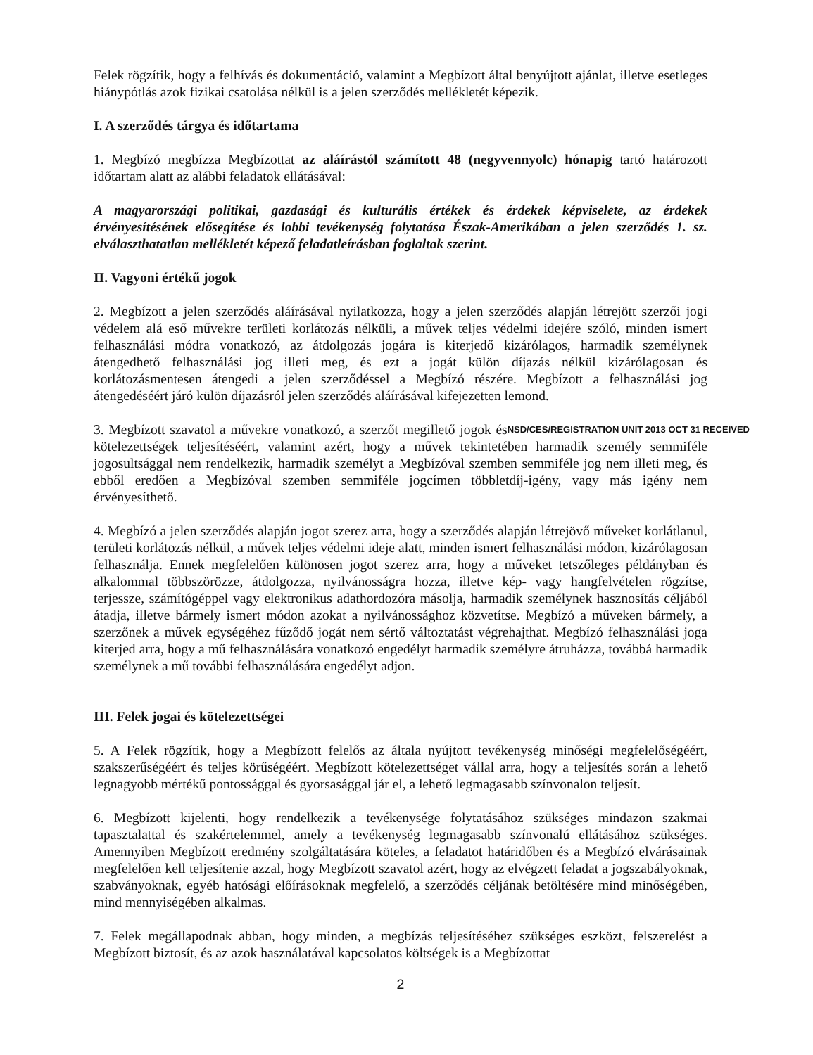Felek rögzítik, hogy a felhívás és dokumentáció, valamint a Megbízott által benyújtott ajánlat, illetve esetleges hiánypótlás azok fizikai csatolása nélkül is a jelen szerződés mellékletét képezik.
I. A szerződés tárgya és időtartama
1. Megbízó megbízza Megbízottat az aláírástól számított 48 (negyvennyolc) hónapig tartó határozott időtartam alatt az alábbi feladatok ellátásával:
A magyarországi politikai, gazdasági és kulturális értékek és érdekek képviselete, az érdekek érvényesítésének elősegítése és lobbi tevékenység folytatása Észak-Amerikában a jelen szerződés 1. sz. elválaszthatatlan mellékletét képező feladatleírásban foglaltak szerint.
II. Vagyoni értékű jogok
2. Megbízott a jelen szerződés aláírásával nyilatkozza, hogy a jelen szerződés alapján létrejött szerzői jogi védelem alá eső művekre területi korlátozás nélküli, a művek teljes védelmi idejére szóló, minden ismert felhasználási módra vonatkozó, az átdolgozás jogára is kiterjedő kizárólagos, harmadik személynek átengedhető felhasználási jog illeti meg, és ezt a jogát külön díjazás nélkül kizárólagosan és korlátozásmentesen átengedi a jelen szerződéssel a Megbízó részére. Megbízott a felhasználási jog átengedéséért járó külön díjazásról jelen szerződés aláírásával kifejezetten lemond.
NSD/CES/REGISTRATION UNIT 2013 OCT 31 RECEIVED 3. Megbízott szavatol a művekre vonatkozó, a szerzőt megillető jogok és kötelezettségek teljesítéséért, valamint azért, hogy a művek tekintetében harmadik személy semmiféle jogosultsággal nem rendelkezik, harmadik személyt a Megbízóval szemben semmiféle jog nem illeti meg, és ebből eredően a Megbízóval szemben semmiféle jogcímen többletdíj-igény, vagy más igény nem érvényesíthető.
4. Megbízó a jelen szerződés alapján jogot szerez arra, hogy a szerződés alapján létrejövő műveket korlátlanul, területi korlátozás nélkül, a művek teljes védelmi ideje alatt, minden ismert felhasználási módon, kizárólagosan felhasználja. Ennek megfelelően különösen jogot szerez arra, hogy a műveket tetszőleges példányban és alkalommal többszörözze, átdolgozza, nyilvánosságra hozza, illetve kép- vagy hangfelvételen rögzítse, terjessze, számítógéppel vagy elektronikus adathordozóra másolja, harmadik személynek hasznosítás céljából átadja, illetve bármely ismert módon azokat a nyilvánossághoz közvetítse. Megbízó a műveken bármely, a szerzőnek a művek egységéhez fűződő jogát nem sértő változtatást végrehajthat. Megbízó felhasználási joga kiterjed arra, hogy a mű felhasználására vonatkozó engedélyt harmadik személyre átruházza, továbbá harmadik személynek a mű további felhasználására engedélyt adjon.
III. Felek jogai és kötelezettségei
5. A Felek rögzítik, hogy a Megbízott felelős az általa nyújtott tevékenység minőségi megfelelőségéért, szakszerűségéért és teljes körűségéért. Megbízott kötelezettséget vállal arra, hogy a teljesítés során a lehető legnagyobb mértékű pontossággal és gyorsasággal jár el, a lehető legmagasabb színvonalon teljesít.
6. Megbízott kijelenti, hogy rendelkezik a tevékenysége folytatásához szükséges mindazon szakmai tapasztalattal és szakértelemmel, amely a tevékenység legmagasabb színvonalú ellátásához szükséges. Amennyiben Megbízott eredmény szolgáltatására köteles, a feladatot határidőben és a Megbízó elvárásainak megfelelően kell teljesítenie azzal, hogy Megbízott szavatol azért, hogy az elvégzett feladat a jogszabályoknak, szabványoknak, egyéb hatósági előírásoknak megfelelő, a szerződés céljának betöltésére mind minőségében, mind mennyiségében alkalmas.
7. Felek megállapodnak abban, hogy minden, a megbízás teljesítéséhez szükséges eszközt, felszerelést a Megbízott biztosít, és az azok használatával kapcsolatos költségek is a Megbízottat
2